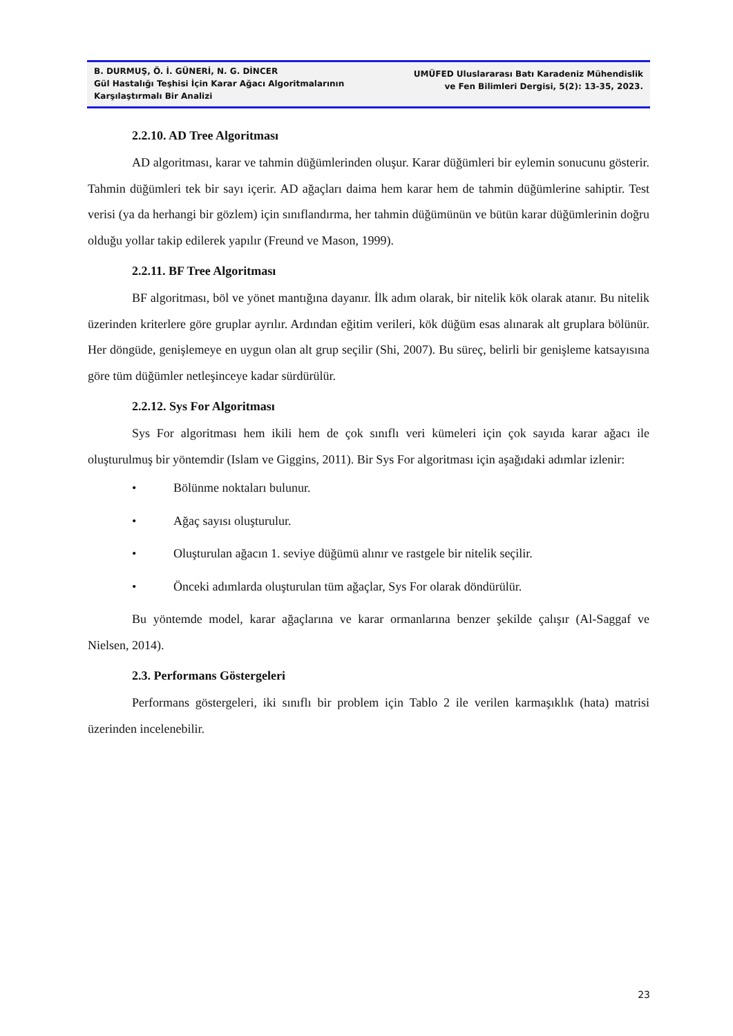B. DURMUŞ, Ö. İ. GÜNERİ, N. G. DİNCER
Gül Hastalığı Teşhisi İçin Karar Ağacı Algoritmalarının Karşılaştırmalı Bir Analizi
UMÜFED Uluslararası Batı Karadeniz Mühendislik
ve Fen Bilimleri Dergisi, 5(2): 13-35, 2023.
2.2.10. AD Tree Algoritması
AD algoritması, karar ve tahmin düğümlerinden oluşur. Karar düğümleri bir eylemin sonucunu gösterir. Tahmin düğümleri tek bir sayı içerir. AD ağaçları daima hem karar hem de tahmin düğümlerine sahiptir. Test verisi (ya da herhangi bir gözlem) için sınıflandırma, her tahmin düğümünün ve bütün karar düğümlerinin doğru olduğu yollar takip edilerek yapılır (Freund ve Mason, 1999).
2.2.11. BF Tree Algoritması
BF algoritması, böl ve yönet mantığına dayanır. İlk adım olarak, bir nitelik kök olarak atanır. Bu nitelik üzerinden kriterlere göre gruplar ayrılır. Ardından eğitim verileri, kök düğüm esas alınarak alt gruplara bölünür. Her döngüde, genişlemeye en uygun olan alt grup seçilir (Shi, 2007). Bu süreç, belirli bir genişleme katsayısına göre tüm düğümler netleşinceye kadar sürdürülür.
2.2.12. Sys For Algoritması
Sys For algoritması hem ikili hem de çok sınıflı veri kümeleri için çok sayıda karar ağacı ile oluşturulmuş bir yöntemdir (Islam ve Giggins, 2011). Bir Sys For algoritması için aşağıdaki adımlar izlenir:
• Bölünme noktaları bulunur.
• Ağaç sayısı oluşturulur.
• Oluşturulan ağacın 1. seviye düğümü alınır ve rastgele bir nitelik seçilir.
• Önceki adımlarda oluşturulan tüm ağaçlar, Sys For olarak döndürülür.
Bu yöntemde model, karar ağaçlarına ve karar ormanlarına benzer şekilde çalışır (Al-Saggaf ve Nielsen, 2014).
2.3. Performans Göstergeleri
Performans göstergeleri, iki sınıflı bir problem için Tablo 2 ile verilen karmaşıklık (hata) matrisi üzerinden incelenebilir.
23